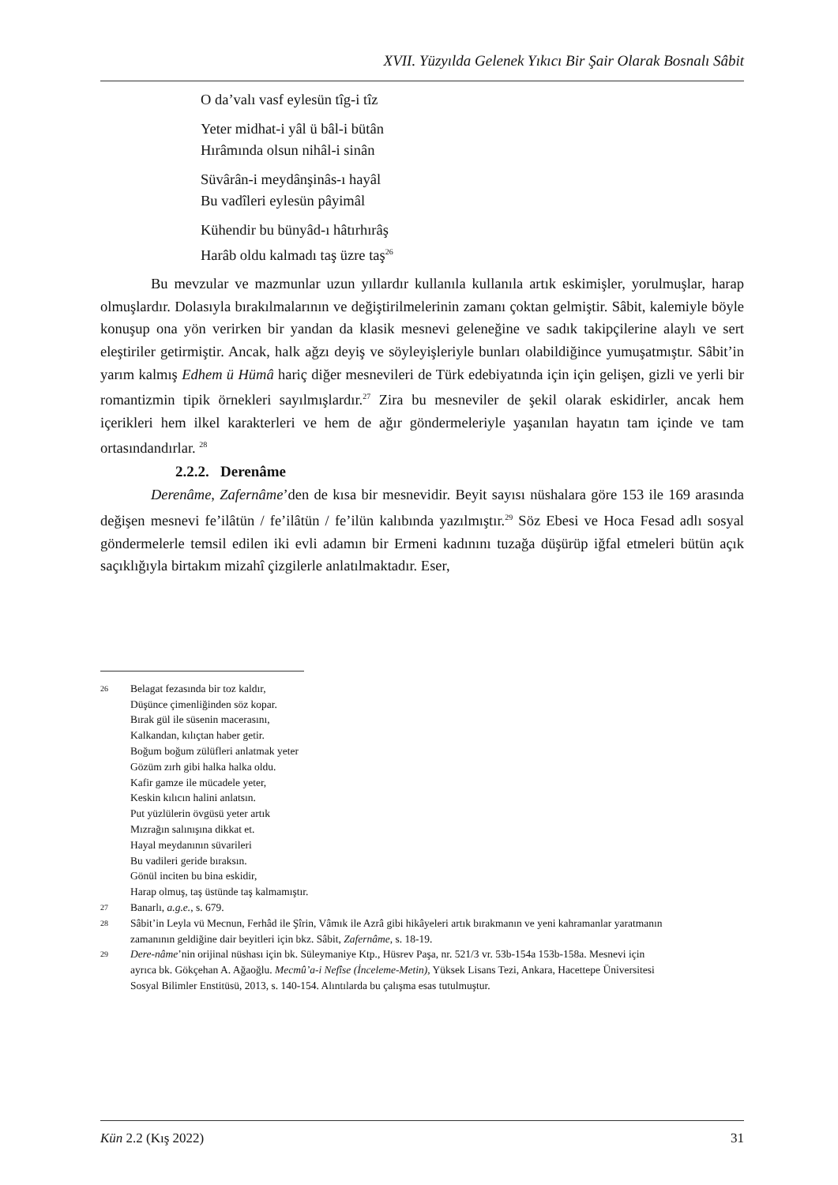XVII. Yüzyılda Gelenek Yıkıcı Bir Şair Olarak Bosnalı Sâbit
O da’valı vasf eylesün tîg-i tîz
Yeter midhat-i yâl ü bâl-i bütân
Hırâmında olsun nihâl-i sinân
Süvârân-i meydânşinâs-ı hayâl
Bu vadîleri eylesün pâyimâl
Kühendir bu bünyâd-ı hâtırhırâş
Harâb oldu kalmadı taş üzre taş<sup>26</sup>
Bu mevzular ve mazmunlar uzun yıllardır kullanıla kullanıla artık eskimişler, yorulmuşlar, harap olmuşlardır. Dolasıyla bırakılmalarının ve değiştirilmelerinin zamanı çoktan gelmiştir. Sâbit, kalemiyle böyle konuşup ona yön verirken bir yandan da klasik mesnevi geleneğine ve sadık takipçilerine alaylı ve sert eleştiriler getirmiştir. Ancak, halk ağzı deyiş ve söyleyişleriyle bunları olabildiğince yumuşatmıştır. Sâbit’in yarım kalmış Edhem ü Hümâ hariç diğer mesnevileri de Türk edebiyatında için için gelişen, gizli ve yerli bir romantizmin tipik örnekleri sayılmışlardır.<sup>27</sup> Zira bu mesneviler de şekil olarak eskidirler, ancak hem içerikleri hem ilkel karakterleri ve hem de ağır göndermeleriyle yaşanılan hayatın tam içinde ve tam ortasındandırlar. <sup>28</sup>
2.2.2. Derenâme
Derenâme, Zafernâme’den de kısa bir mesnevidir. Beyit sayısı nüshalara göre 153 ile 169 arasında değişen mesnevi fe’ilâtün / fe’ilâtün / fe’ilün kalıbında yazılmıştır.<sup>29</sup> Söz Ebesi ve Hoca Fesad adlı sosyal göndermelerle temsil edilen iki evli adamın bir Ermeni kadınını tuzağa düşürüp iğfal etmeleri bütün açık saçıklığıyla birtakım mizahî çizgilerle anlatılmaktadır. Eser,
26 Belagat fezasında bir toz kaldır,
Düşünce çimenliğinden söz kopar.
Bırak gül ile süsenin macerasını,
Kalkandan, kılıçtan haber getir.
Boğum boğum zülüfleri anlatmak yeter
Gözüm zırh gibi halka halka oldu.
Kafir gamze ile mücadele yeter,
Keskin kılıcın halini anlatsın.
Put yüzlülerin övgüsü yeter artık
Mızrağın salınışına dikkat et.
Hayal meydanının süvarileri
Bu vadileri geride bıraksın.
Gönül inciten bu bina eskidir,
Harap olmuş, taş üstünde taş kalmamıştır.
27 Banarlı, a.g.e., s. 679.
28 Sâbit’in Leyla vü Mecnun, Ferhâd ile Şîrin, Vâmık ile Azrâ gibi hikâyeleri artık bırakmanın ve yeni kahramanlar yaratmanın zamanının geldiğine dair beyitleri için bkz. Sâbit, Zafernâme, s. 18-19.
29 Dere-nâme’nin orijinal nüshası için bk. Süleymaniye Ktp., Hüsrev Paşa, nr. 521/3 vr. 53b-154a 153b-158a. Mesnevi için ayrıca bk. Gökçehan A. Ağaoğlu. Mecmû’a-i Nefîse (İnceleme-Metin), Yüksek Lisans Tezi, Ankara, Hacettepe Üniversitesi Sosyal Bilimler Enstitüsü, 2013, s. 140-154. Alıntılarda bu çalışma esas tutulmuştur.
Kün 2.2 (Kış 2022) 31